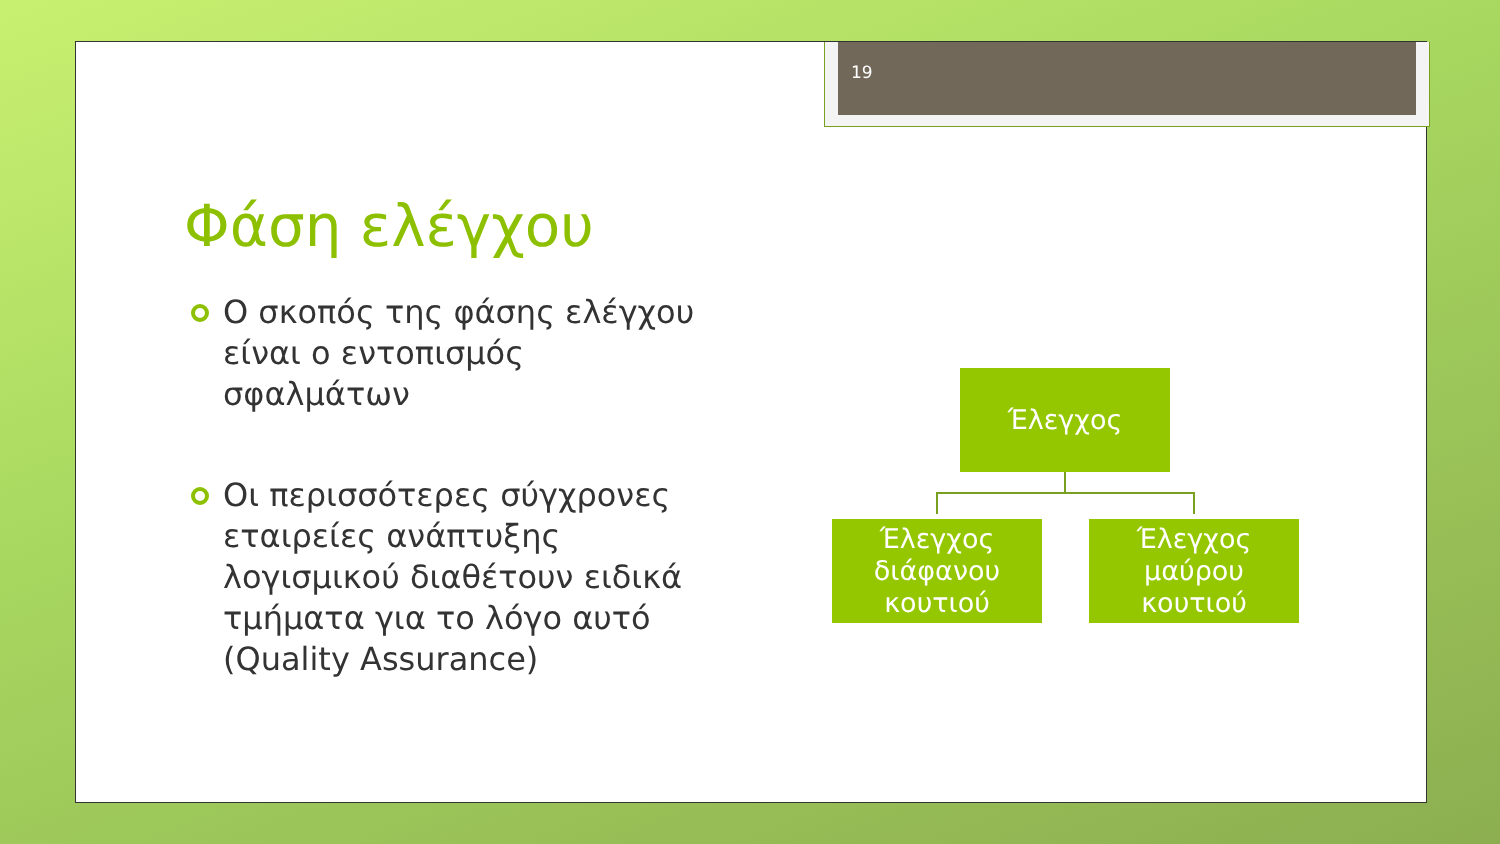19
Φάση ελέγχου
Ο σκοπός της φάσης ελέγχου είναι ο εντοπισμός σφαλμάτων
Οι περισσότερες σύγχρονες εταιρείες ανάπτυξης λογισμικού διαθέτουν ειδικά τμήματα για το λόγο αυτό (Quality Assurance)
Έλεγχος
Έλεγχος διάφανου κουτιού
Έλεγχος μαύρου κουτιού